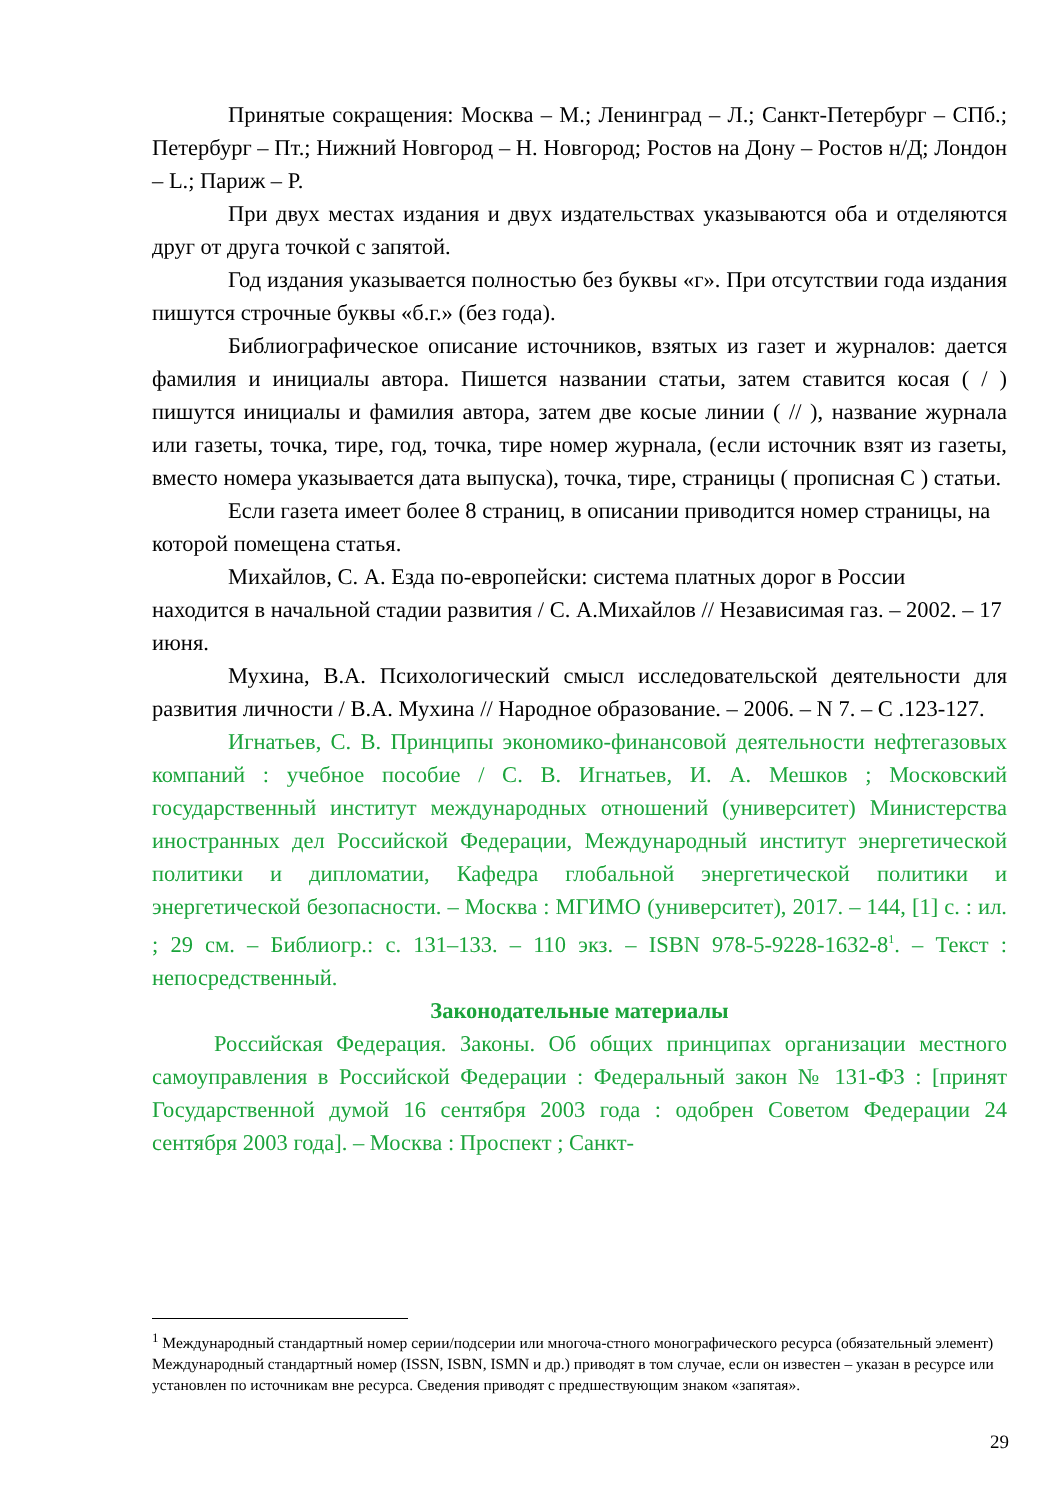Принятые сокращения: Москва – М.; Ленинград – Л.; Санкт-Петербург – СПб.; Петербург – Пт.; Нижний Новгород – Н. Новгород; Ростов на Дону – Ростов н/Д; Лондон – L.; Париж – P.
При двух местах издания и двух издательствах указываются оба и отделяются друг от друга точкой с запятой.
Год издания указывается полностью без буквы «г». При отсутствии года издания пишутся строчные буквы «б.г.» (без года).
Библиографическое описание источников, взятых из газет и журналов: дается фамилия и инициалы автора. Пишется названии статьи, затем ставится косая ( / ) пишутся инициалы и фамилия автора, затем две косые линии ( // ), название журнала или газеты, точка, тире, год, точка, тире номер журнала, (если источник взят из газеты, вместо номера указывается дата выпуска), точка, тире, страницы ( прописная С ) статьи.
Если газета имеет более 8 страниц, в описании приводится номер страницы, на которой помещена статья.
Михайлов, С. А. Езда по-европейски: система платных дорог в России находится в начальной стадии развития / С. А.Михайлов // Независимая газ. – 2002. – 17 июня.
Мухина, В.А. Психологический смысл исследовательской деятельности для развития личности / В.А. Мухина // Народное образование. – 2006. – N 7. – С .123-127.
Игнатьев, С. В. Принципы экономико-финансовой деятельности нефтегазовых компаний : учебное пособие / С. В. Игнатьев, И. А. Мешков ; Московский государственный институт международных отношений (университет) Министерства иностранных дел Российской Федерации, Международный институт энергетической политики и дипломатии, Кафедра глобальной энергетической политики и энергетической безопасности. – Москва : МГИМО (университет), 2017. – 144, [1] с. : ил. ; 29 см. – Библиогр.: с. 131–133. – 110 экз. – ISBN 978-5-9228-1632-8<sup>1</sup>. – Текст : непосредственный.
Законодательные материалы
Российская Федерация. Законы. Об общих принципах организации местного самоуправления в Российской Федерации : Федеральный закон № 131-ФЗ : [принят Государственной думой 16 сентября 2003 года : одобрен Советом Федерации 24 сентября 2003 года]. – Москва : Проспект ; Санкт-
<sup>1</sup> Международный стандартный номер серии/подсерии или многоча-стного монографического ресурса (обязательный элемент)
Международный стандартный номер (ISSN, ISBN, ISMN и др.) приводят в том случае, если он известен – указан в ресурсе или установлен по источникам вне ресурса. Сведения приводят с предшествующим знаком «запятая».
29